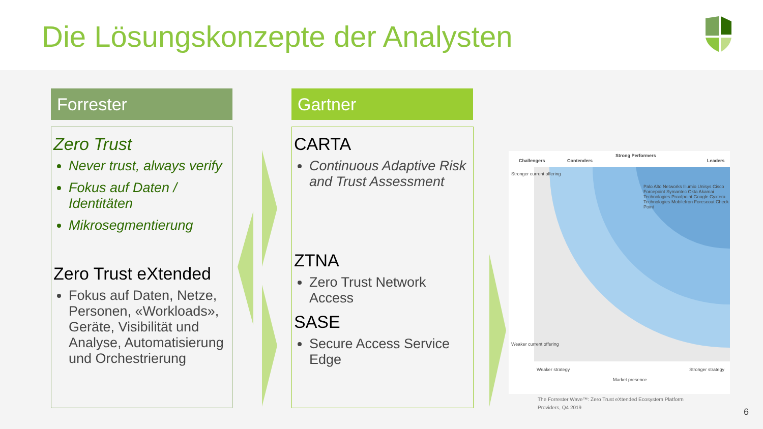Die Lösungskonzepte der Analysten
Forrester Gartner
Zero Trust
Never trust, always verify
Fokus auf Daten / Identitäten
Mikrosegmentierung
Zero Trust eXtended
Fokus auf Daten, Netze, Personen, «Workloads», Geräte, Visibilität und Analyse, Automatisierung und Orchestrierung
CARTA
Continuous Adaptive Risk and Trust Assessment
ZTNA
Zero Trust Network Access
SASE
Secure Access Service Edge
Challengers Contenders
Strong Performers
Leaders
Stronger current offering
Weaker current offering
Weaker strategy Stronger strategy
Market presence
Palo Alto Networks Illumio Unisys Cisco Forcepoint Symantec Okta Akamai Technologies Proofpoint Google Cyxtera Technologies MobileIron Forescout Check Point
The Forrester Wave™: Zero Trust eXtended Ecosystem Platform
Providers, Q4 2019
6